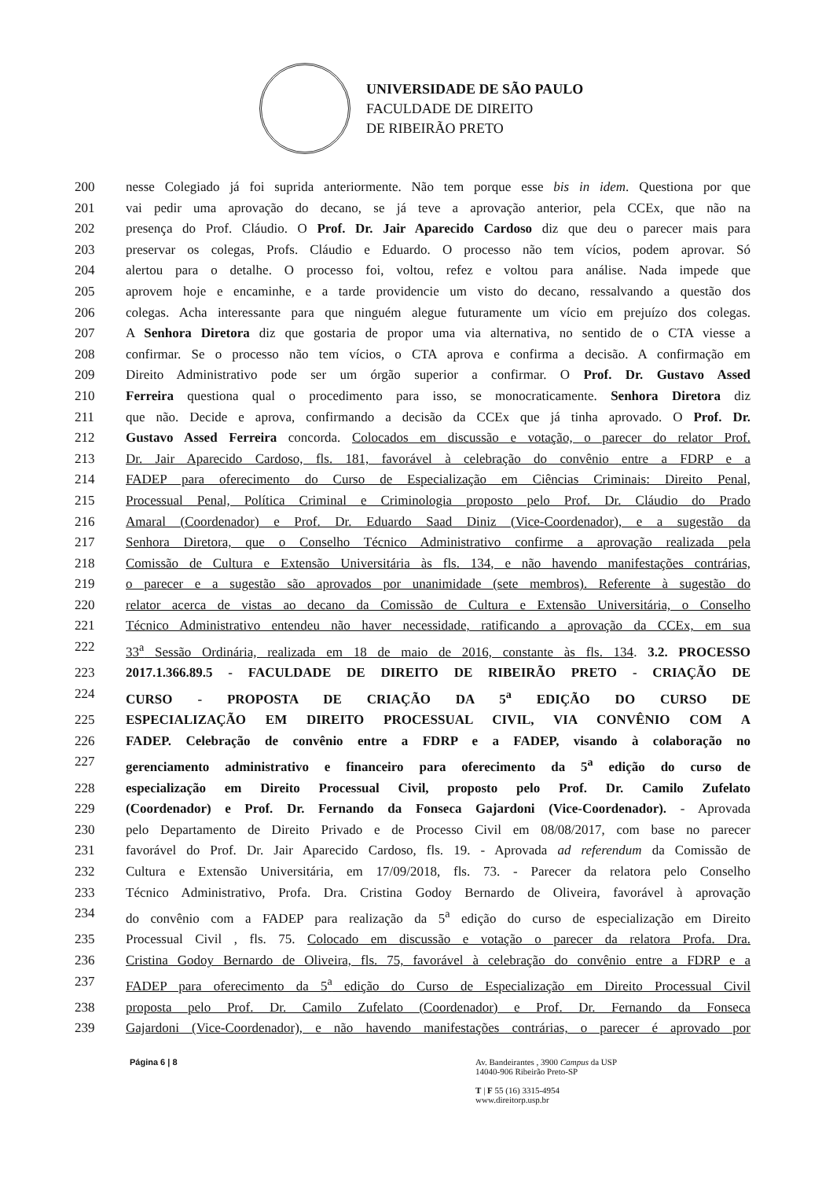UNIVERSIDADE DE SÃO PAULO
FACULDADE DE DIREITO
DE RIBEIRÃO PRETO
200 nesse Colegiado já foi suprida anteriormente. Não tem porque esse bis in idem. Questiona por que
201 vai pedir uma aprovação do decano, se já teve a aprovação anterior, pela CCEx, que não na
202 presença do Prof. Cláudio. O Prof. Dr. Jair Aparecido Cardoso diz que deu o parecer mais para
203 preservar os colegas, Profs. Cláudio e Eduardo. O processo não tem vícios, podem aprovar. Só
204 alertou para o detalhe. O processo foi, voltou, refez e voltou para análise. Nada impede que
205 aprovem hoje e encaminhe, e a tarde providencie um visto do decano, ressalvando a questão dos
206 colegas. Acha interessante para que ninguém alegue futuramente um vício em prejuízo dos colegas.
207 A Senhora Diretora diz que gostaria de propor uma via alternativa, no sentido de o CTA viesse a
208 confirmar. Se o processo não tem vícios, o CTA aprova e confirma a decisão. A confirmação em
209 Direito Administrativo pode ser um órgão superior a confirmar. O Prof. Dr. Gustavo Assed
210 Ferreira questiona qual o procedimento para isso, se monocraticamente. Senhora Diretora diz
211 que não. Decide e aprova, confirmando a decisão da CCEx que já tinha aprovado. O Prof. Dr.
212 Gustavo Assed Ferreira concorda. Colocados em discussão e votação, o parecer do relator Prof.
213 Dr. Jair Aparecido Cardoso, fls. 181, favorável à celebração do convênio entre a FDRP e a
214 FADEP para oferecimento do Curso de Especialização em Ciências Criminais: Direito Penal,
215 Processual Penal, Política Criminal e Criminologia proposto pelo Prof. Dr. Cláudio do Prado
216 Amaral (Coordenador) e Prof. Dr. Eduardo Saad Diniz (Vice-Coordenador), e a sugestão da
217 Senhora Diretora, que o Conselho Técnico Administrativo confirme a aprovação realizada pela
218 Comissão de Cultura e Extensão Universitária às fls. 134, e não havendo manifestações contrárias,
219 o parecer e a sugestão são aprovados por unanimidade (sete membros). Referente à sugestão do
220 relator acerca de vistas ao decano da Comissão de Cultura e Extensão Universitária, o Conselho
221 Técnico Administrativo entendeu não haver necessidade, ratificando a aprovação da CCEx, em sua
222 33<sup>a</sup> Sessão Ordinária, realizada em 18 de maio de 2016, constante às fls. 134. 3.2. PROCESSO
223 2017.1.366.89.5 - FACULDADE DE DIREITO DE RIBEIRÃO PRETO - CRIAÇÃO DE
224 CURSO - PROPOSTA DE CRIAÇÃO DA 5<sup>a</sup> EDIÇÃO DO CURSO DE
225 ESPECIALIZAÇÃO EM DIREITO PROCESSUAL CIVIL, VIA CONVÊNIO COM A
226 FADEP. Celebração de convênio entre a FDRP e a FADEP, visando à colaboração no
227 gerenciamento administrativo e financeiro para oferecimento da 5<sup>a</sup> edição do curso de
228 especialização em Direito Processual Civil, proposto pelo Prof. Dr. Camilo Zufelato
229 (Coordenador) e Prof. Dr. Fernando da Fonseca Gajardoni (Vice-Coordenador). - Aprovada
230 pelo Departamento de Direito Privado e de Processo Civil em 08/08/2017, com base no parecer
231 favorável do Prof. Dr. Jair Aparecido Cardoso, fls. 19. - Aprovada ad referendum da Comissão de
232 Cultura e Extensão Universitária, em 17/09/2018, fls. 73. - Parecer da relatora pelo Conselho
233 Técnico Administrativo, Profa. Dra. Cristina Godoy Bernardo de Oliveira, favorável à aprovação
234 do convênio com a FADEP para realização da 5<sup>a</sup> edição do curso de especialização em Direito
235 Processual Civil , fls. 75. Colocado em discussão e votação o parecer da relatora Profa. Dra.
236 Cristina Godoy Bernardo de Oliveira, fls. 75, favorável à celebração do convênio entre a FDRP e a
237 FADEP para oferecimento da 5<sup>a</sup> edição do Curso de Especialização em Direito Processual Civil
238 proposta pelo Prof. Dr. Camilo Zufelato (Coordenador) e Prof. Dr. Fernando da Fonseca
239 Gajardoni (Vice-Coordenador), e não havendo manifestações contrárias, o parecer é aprovado por
Página 6 | 8 Av. Bandeirantes , 3900 Campus da USP
14040-906 Ribeirão Preto-SP
T | F 55 (16) 3315-4954
www.direitorp.usp.br